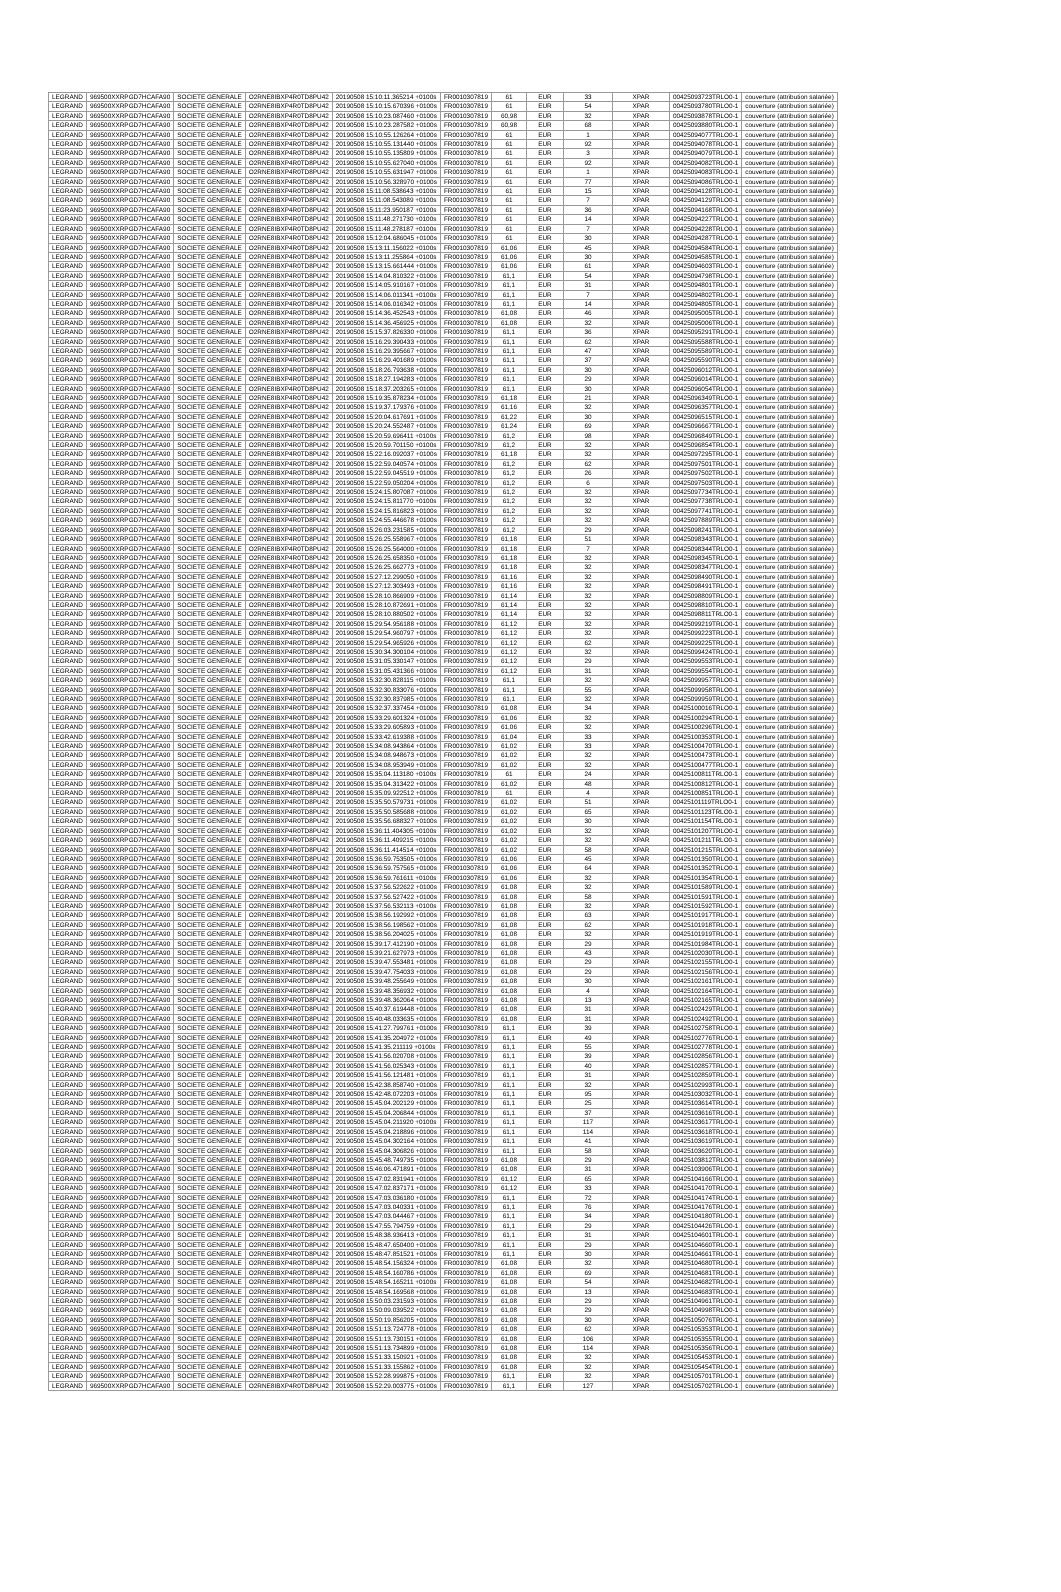| LEGRAND | 969500XXRPGD7HCAFA90 | SOCIETE GENERALE | O2RNE8IBXP4R0TD8PU42 | 20190508 15:10:11.365214 +0100s | FR0010307819 | 61 | EUR | 33 | XPAR | 00425093723TRLO0-1 | couverture (attribution salariée) |
| LEGRAND | 969500XXRPGD7HCAFA90 | SOCIETE GENERALE | O2RNE8IBXP4R0TD8PU42 | 20190508 15:10:15.670396 +0100s | FR0010307819 | 61 | EUR | 54 | XPAR | 00425093780TRLO0-1 | couverture (attribution salariée) |
| LEGRAND | 969500XXRPGD7HCAFA90 | SOCIETE GENERALE | O2RNE8IBXP4R0TD8PU42 | 20190508 15:10:23.087460 +0100s | FR0010307819 | 60,98 | EUR | 32 | XPAR | 00425093878TRLO0-1 | couverture (attribution salariée) |
| LEGRAND | 969500XXRPGD7HCAFA90 | SOCIETE GENERALE | O2RNE8IBXP4R0TD8PU42 | 20190508 15:10:23.287582 +0100s | FR0010307819 | 60,98 | EUR | 68 | XPAR | 00425093880TRLO0-1 | couverture (attribution salariée) |
| LEGRAND | 969500XXRPGD7HCAFA90 | SOCIETE GENERALE | O2RNE8IBXP4R0TD8PU42 | 20190508 15:10:55.126264 +0100s | FR0010307819 | 61 | EUR | 1 | XPAR | 00425094077TRLO0-1 | couverture (attribution salariée) |
| LEGRAND | 969500XXRPGD7HCAFA90 | SOCIETE GENERALE | O2RNE8IBXP4R0TD8PU42 | 20190508 15:10:55.131440 +0100s | FR0010307819 | 61 | EUR | 92 | XPAR | 00425094078TRLO0-1 | couverture (attribution salariée) |
| LEGRAND | 969500XXRPGD7HCAFA90 | SOCIETE GENERALE | O2RNE8IBXP4R0TD8PU42 | 20190508 15:10:55.135809 +0100s | FR0010307819 | 61 | EUR | 3 | XPAR | 00425094079TRLO0-1 | couverture (attribution salariée) |
| LEGRAND | 969500XXRPGD7HCAFA90 | SOCIETE GENERALE | O2RNE8IBXP4R0TD8PU42 | 20190508 15:10:55.627040 +0100s | FR0010307819 | 61 | EUR | 92 | XPAR | 00425094082TRLO0-1 | couverture (attribution salariée) |
| LEGRAND | 969500XXRPGD7HCAFA90 | SOCIETE GENERALE | O2RNE8IBXP4R0TD8PU42 | 20190508 15:10:55.631947 +0100s | FR0010307819 | 61 | EUR | 1 | XPAR | 00425094083TRLO0-1 | couverture (attribution salariée) |
| LEGRAND | 969500XXRPGD7HCAFA90 | SOCIETE GENERALE | O2RNE8IBXP4R0TD8PU42 | 20190508 15:10:56.328970 +0100s | FR0010307819 | 61 | EUR | 77 | XPAR | 00425094086TRLO0-1 | couverture (attribution salariée) |
| LEGRAND | 969500XXRPGD7HCAFA90 | SOCIETE GENERALE | O2RNE8IBXP4R0TD8PU42 | 20190508 15:11:08.538643 +0100s | FR0010307819 | 61 | EUR | 15 | XPAR | 00425094128TRLO0-1 | couverture (attribution salariée) |
| LEGRAND | 969500XXRPGD7HCAFA90 | SOCIETE GENERALE | O2RNE8IBXP4R0TD8PU42 | 20190508 15:11:08.543089 +0100s | FR0010307819 | 61 | EUR | 7 | XPAR | 00425094129TRLO0-1 | couverture (attribution salariée) |
| LEGRAND | 969500XXRPGD7HCAFA90 | SOCIETE GENERALE | O2RNE8IBXP4R0TD8PU42 | 20190508 15:11:23.950187 +0100s | FR0010307819 | 61 | EUR | 36 | XPAR | 00425094168TRLO0-1 | couverture (attribution salariée) |
| LEGRAND | 969500XXRPGD7HCAFA90 | SOCIETE GENERALE | O2RNE8IBXP4R0TD8PU42 | 20190508 15:11:48.271730 +0100s | FR0010307819 | 61 | EUR | 14 | XPAR | 00425094227TRLO0-1 | couverture (attribution salariée) |
| LEGRAND | 969500XXRPGD7HCAFA90 | SOCIETE GENERALE | O2RNE8IBXP4R0TD8PU42 | 20190508 15:11:48.278187 +0100s | FR0010307819 | 61 | EUR | 7 | XPAR | 00425094228TRLO0-1 | couverture (attribution salariée) |
| LEGRAND | 969500XXRPGD7HCAFA90 | SOCIETE GENERALE | O2RNE8IBXP4R0TD8PU42 | 20190508 15:12:04.686045 +0100s | FR0010307819 | 61 | EUR | 30 | XPAR | 00425094287TRLO0-1 | couverture (attribution salariée) |
| LEGRAND | 969500XXRPGD7HCAFA90 | SOCIETE GENERALE | O2RNE8IBXP4R0TD8PU42 | 20190508 15:13:11.156022 +0100s | FR0010307819 | 61,06 | EUR | 45 | XPAR | 00425094584TRLO0-1 | couverture (attribution salariée) |
| LEGRAND | 969500XXRPGD7HCAFA90 | SOCIETE GENERALE | O2RNE8IBXP4R0TD8PU42 | 20190508 15:13:11.255864 +0100s | FR0010307819 | 61,06 | EUR | 30 | XPAR | 00425094585TRLO0-1 | couverture (attribution salariée) |
| LEGRAND | 969500XXRPGD7HCAFA90 | SOCIETE GENERALE | O2RNE8IBXP4R0TD8PU42 | 20190508 15:13:15.661444 +0100s | FR0010307819 | 61,06 | EUR | 61 | XPAR | 00425094603TRLO0-1 | couverture (attribution salariée) |
| LEGRAND | 969500XXRPGD7HCAFA90 | SOCIETE GENERALE | O2RNE8IBXP4R0TD8PU42 | 20190508 15:14:04.810322 +0100s | FR0010307819 | 61,1 | EUR | 54 | XPAR | 00425094798TRLO0-1 | couverture (attribution salariée) |
| LEGRAND | 969500XXRPGD7HCAFA90 | SOCIETE GENERALE | O2RNE8IBXP4R0TD8PU42 | 20190508 15:14:05.910167 +0100s | FR0010307819 | 61,1 | EUR | 31 | XPAR | 00425094801TRLO0-1 | couverture (attribution salariée) |
| LEGRAND | 969500XXRPGD7HCAFA90 | SOCIETE GENERALE | O2RNE8IBXP4R0TD8PU42 | 20190508 15:14:06.011341 +0100s | FR0010307819 | 61,1 | EUR | 7 | XPAR | 00425094802TRLO0-1 | couverture (attribution salariée) |
| LEGRAND | 969500XXRPGD7HCAFA90 | SOCIETE GENERALE | O2RNE8IBXP4R0TD8PU42 | 20190508 15:14:06.016342 +0100s | FR0010307819 | 61,1 | EUR | 14 | XPAR | 00425094805TRLO0-1 | couverture (attribution salariée) |
| LEGRAND | 969500XXRPGD7HCAFA90 | SOCIETE GENERALE | O2RNE8IBXP4R0TD8PU42 | 20190508 15:14:36.452543 +0100s | FR0010307819 | 61,08 | EUR | 46 | XPAR | 00425095005TRLO0-1 | couverture (attribution salariée) |
| LEGRAND | 969500XXRPGD7HCAFA90 | SOCIETE GENERALE | O2RNE8IBXP4R0TD8PU42 | 20190508 15:14:36.456925 +0100s | FR0010307819 | 61,08 | EUR | 32 | XPAR | 00425095006TRLO0-1 | couverture (attribution salariée) |
| LEGRAND | 969500XXRPGD7HCAFA90 | SOCIETE GENERALE | O2RNE8IBXP4R0TD8PU42 | 20190508 15:15:37.826330 +0100s | FR0010307819 | 61,1 | EUR | 36 | XPAR | 00425095291TRLO0-1 | couverture (attribution salariée) |
| LEGRAND | 969500XXRPGD7HCAFA90 | SOCIETE GENERALE | O2RNE8IBXP4R0TD8PU42 | 20190508 15:16:29.390433 +0100s | FR0010307819 | 61,1 | EUR | 62 | XPAR | 00425095588TRLO0-1 | couverture (attribution salariée) |
| LEGRAND | 969500XXRPGD7HCAFA90 | SOCIETE GENERALE | O2RNE8IBXP4R0TD8PU42 | 20190508 15:16:29.395667 +0100s | FR0010307819 | 61,1 | EUR | 47 | XPAR | 00425095589TRLO0-1 | couverture (attribution salariée) |
| LEGRAND | 969500XXRPGD7HCAFA90 | SOCIETE GENERALE | O2RNE8IBXP4R0TD8PU42 | 20190508 15:16:29.401689 +0100s | FR0010307819 | 61,1 | EUR | 37 | XPAR | 00425095590TRLO0-1 | couverture (attribution salariée) |
| LEGRAND | 969500XXRPGD7HCAFA90 | SOCIETE GENERALE | O2RNE8IBXP4R0TD8PU42 | 20190508 15:18:26.793638 +0100s | FR0010307819 | 61,1 | EUR | 30 | XPAR | 00425096012TRLO0-1 | couverture (attribution salariée) |
| LEGRAND | 969500XXRPGD7HCAFA90 | SOCIETE GENERALE | O2RNE8IBXP4R0TD8PU42 | 20190508 15:18:27.194283 +0100s | FR0010307819 | 61,1 | EUR | 29 | XPAR | 00425096014TRLO0-1 | couverture (attribution salariée) |
| LEGRAND | 969500XXRPGD7HCAFA90 | SOCIETE GENERALE | O2RNE8IBXP4R0TD8PU42 | 20190508 15:18:37.203265 +0100s | FR0010307819 | 61,1 | EUR | 30 | XPAR | 00425096054TRLO0-1 | couverture (attribution salariée) |
| LEGRAND | 969500XXRPGD7HCAFA90 | SOCIETE GENERALE | O2RNE8IBXP4R0TD8PU42 | 20190508 15:19:35.878234 +0100s | FR0010307819 | 61,18 | EUR | 21 | XPAR | 00425096349TRLO0-1 | couverture (attribution salariée) |
| LEGRAND | 969500XXRPGD7HCAFA90 | SOCIETE GENERALE | O2RNE8IBXP4R0TD8PU42 | 20190508 15:19:37.179376 +0100s | FR0010307819 | 61,16 | EUR | 32 | XPAR | 00425096357TRLO0-1 | couverture (attribution salariée) |
| LEGRAND | 969500XXRPGD7HCAFA90 | SOCIETE GENERALE | O2RNE8IBXP4R0TD8PU42 | 20190508 15:20:04.617691 +0100s | FR0010307819 | 61,22 | EUR | 30 | XPAR | 00425096515TRLO0-1 | couverture (attribution salariée) |
| LEGRAND | 969500XXRPGD7HCAFA90 | SOCIETE GENERALE | O2RNE8IBXP4R0TD8PU42 | 20190508 15:20:24.552487 +0100s | FR0010307819 | 61,24 | EUR | 69 | XPAR | 00425096667TRLO0-1 | couverture (attribution salariée) |
| LEGRAND | 969500XXRPGD7HCAFA90 | SOCIETE GENERALE | O2RNE8IBXP4R0TD8PU42 | 20190508 15:20:59.696411 +0100s | FR0010307819 | 61,2 | EUR | 98 | XPAR | 00425096849TRLO0-1 | couverture (attribution salariée) |
| LEGRAND | 969500XXRPGD7HCAFA90 | SOCIETE GENERALE | O2RNE8IBXP4R0TD8PU42 | 20190508 15:20:59.701150 +0100s | FR0010307819 | 61,2 | EUR | 32 | XPAR | 00425096854TRLO0-1 | couverture (attribution salariée) |
| LEGRAND | 969500XXRPGD7HCAFA90 | SOCIETE GENERALE | O2RNE8IBXP4R0TD8PU42 | 20190508 15:22:16.092037 +0100s | FR0010307819 | 61,18 | EUR | 32 | XPAR | 00425097295TRLO0-1 | couverture (attribution salariée) |
| LEGRAND | 969500XXRPGD7HCAFA90 | SOCIETE GENERALE | O2RNE8IBXP4R0TD8PU42 | 20190508 15:22:59.040574 +0100s | FR0010307819 | 61,2 | EUR | 62 | XPAR | 00425097501TRLO0-1 | couverture (attribution salariée) |
| LEGRAND | 969500XXRPGD7HCAFA90 | SOCIETE GENERALE | O2RNE8IBXP4R0TD8PU42 | 20190508 15:22:59.045519 +0100s | FR0010307819 | 61,2 | EUR | 26 | XPAR | 00425097502TRLO0-1 | couverture (attribution salariée) |
| LEGRAND | 969500XXRPGD7HCAFA90 | SOCIETE GENERALE | O2RNE8IBXP4R0TD8PU42 | 20190508 15:22:59.050204 +0100s | FR0010307819 | 61,2 | EUR | 6 | XPAR | 00425097503TRLO0-1 | couverture (attribution salariée) |
| LEGRAND | 969500XXRPGD7HCAFA90 | SOCIETE GENERALE | O2RNE8IBXP4R0TD8PU42 | 20190508 15:24:15.807087 +0100s | FR0010307819 | 61,2 | EUR | 32 | XPAR | 00425097734TRLO0-1 | couverture (attribution salariée) |
| LEGRAND | 969500XXRPGD7HCAFA90 | SOCIETE GENERALE | O2RNE8IBXP4R0TD8PU42 | 20190508 15:24:15.811770 +0100s | FR0010307819 | 61,2 | EUR | 32 | XPAR | 00425097738TRLO0-1 | couverture (attribution salariée) |
| LEGRAND | 969500XXRPGD7HCAFA90 | SOCIETE GENERALE | O2RNE8IBXP4R0TD8PU42 | 20190508 15:24:15.816823 +0100s | FR0010307819 | 61,2 | EUR | 32 | XPAR | 00425097741TRLO0-1 | couverture (attribution salariée) |
| LEGRAND | 969500XXRPGD7HCAFA90 | SOCIETE GENERALE | O2RNE8IBXP4R0TD8PU42 | 20190508 15:24:55.446678 +0100s | FR0010307819 | 61,2 | EUR | 32 | XPAR | 00425097889TRLO0-1 | couverture (attribution salariée) |
| LEGRAND | 969500XXRPGD7HCAFA90 | SOCIETE GENERALE | O2RNE8IBXP4R0TD8PU42 | 20190508 15:26:03.231585 +0100s | FR0010307819 | 61,2 | EUR | 29 | XPAR | 00425098241TRLO0-1 | couverture (attribution salariée) |
| LEGRAND | 969500XXRPGD7HCAFA90 | SOCIETE GENERALE | O2RNE8IBXP4R0TD8PU42 | 20190508 15:26:25.558967 +0100s | FR0010307819 | 61,18 | EUR | 51 | XPAR | 00425098343TRLO0-1 | couverture (attribution salariée) |
| LEGRAND | 969500XXRPGD7HCAFA90 | SOCIETE GENERALE | O2RNE8IBXP4R0TD8PU42 | 20190508 15:26:25.564000 +0100s | FR0010307819 | 61,18 | EUR | 7 | XPAR | 00425098344TRLO0-1 | couverture (attribution salariée) |
| LEGRAND | 969500XXRPGD7HCAFA90 | SOCIETE GENERALE | O2RNE8IBXP4R0TD8PU42 | 20190508 15:26:25.658350 +0100s | FR0010307819 | 61,18 | EUR | 32 | XPAR | 00425098345TRLO0-1 | couverture (attribution salariée) |
| LEGRAND | 969500XXRPGD7HCAFA90 | SOCIETE GENERALE | O2RNE8IBXP4R0TD8PU42 | 20190508 15:26:25.662773 +0100s | FR0010307819 | 61,18 | EUR | 32 | XPAR | 00425098347TRLO0-1 | couverture (attribution salariée) |
| LEGRAND | 969500XXRPGD7HCAFA90 | SOCIETE GENERALE | O2RNE8IBXP4R0TD8PU42 | 20190508 15:27:12.299050 +0100s | FR0010307819 | 61,16 | EUR | 32 | XPAR | 00425098490TRLO0-1 | couverture (attribution salariée) |
| LEGRAND | 969500XXRPGD7HCAFA90 | SOCIETE GENERALE | O2RNE8IBXP4R0TD8PU42 | 20190508 15:27:12.303493 +0100s | FR0010307819 | 61,16 | EUR | 32 | XPAR | 00425098491TRLO0-1 | couverture (attribution salariée) |
| LEGRAND | 969500XXRPGD7HCAFA90 | SOCIETE GENERALE | O2RNE8IBXP4R0TD8PU42 | 20190508 15:28:10.866909 +0100s | FR0010307819 | 61,14 | EUR | 32 | XPAR | 00425098809TRLO0-1 | couverture (attribution salariée) |
| LEGRAND | 969500XXRPGD7HCAFA90 | SOCIETE GENERALE | O2RNE8IBXP4R0TD8PU42 | 20190508 15:28:10.872691 +0100s | FR0010307819 | 61,14 | EUR | 32 | XPAR | 00425098810TRLO0-1 | couverture (attribution salariée) |
| LEGRAND | 969500XXRPGD7HCAFA90 | SOCIETE GENERALE | O2RNE8IBXP4R0TD8PU42 | 20190508 15:28:10.880502 +0100s | FR0010307819 | 61,14 | EUR | 32 | XPAR | 00425098811TRLO0-1 | couverture (attribution salariée) |
| LEGRAND | 969500XXRPGD7HCAFA90 | SOCIETE GENERALE | O2RNE8IBXP4R0TD8PU42 | 20190508 15:29:54.956188 +0100s | FR0010307819 | 61,12 | EUR | 32 | XPAR | 00425099219TRLO0-1 | couverture (attribution salariée) |
| LEGRAND | 969500XXRPGD7HCAFA90 | SOCIETE GENERALE | O2RNE8IBXP4R0TD8PU42 | 20190508 15:29:54.960797 +0100s | FR0010307819 | 61,12 | EUR | 32 | XPAR | 00425099223TRLO0-1 | couverture (attribution salariée) |
| LEGRAND | 969500XXRPGD7HCAFA90 | SOCIETE GENERALE | O2RNE8IBXP4R0TD8PU42 | 20190508 15:29:54.965926 +0100s | FR0010307819 | 61,12 | EUR | 62 | XPAR | 00425099225TRLO0-1 | couverture (attribution salariée) |
| LEGRAND | 969500XXRPGD7HCAFA90 | SOCIETE GENERALE | O2RNE8IBXP4R0TD8PU42 | 20190508 15:30:34.300104 +0100s | FR0010307819 | 61,12 | EUR | 32 | XPAR | 00425099424TRLO0-1 | couverture (attribution salariée) |
| LEGRAND | 969500XXRPGD7HCAFA90 | SOCIETE GENERALE | O2RNE8IBXP4R0TD8PU42 | 20190508 15:31:05.330147 +0100s | FR0010307819 | 61,12 | EUR | 29 | XPAR | 00425099553TRLO0-1 | couverture (attribution salariée) |
| LEGRAND | 969500XXRPGD7HCAFA90 | SOCIETE GENERALE | O2RNE8IBXP4R0TD8PU42 | 20190508 15:31:05.431366 +0100s | FR0010307819 | 61,12 | EUR | 31 | XPAR | 00425099554TRLO0-1 | couverture (attribution salariée) |
| LEGRAND | 969500XXRPGD7HCAFA90 | SOCIETE GENERALE | O2RNE8IBXP4R0TD8PU42 | 20190508 15:32:30.828115 +0100s | FR0010307819 | 61,1 | EUR | 32 | XPAR | 00425099957TRLO0-1 | couverture (attribution salariée) |
| LEGRAND | 969500XXRPGD7HCAFA90 | SOCIETE GENERALE | O2RNE8IBXP4R0TD8PU42 | 20190508 15:32:30.833076 +0100s | FR0010307819 | 61,1 | EUR | 55 | XPAR | 00425099958TRLO0-1 | couverture (attribution salariée) |
| LEGRAND | 969500XXRPGD7HCAFA90 | SOCIETE GENERALE | O2RNE8IBXP4R0TD8PU42 | 20190508 15:32:30.837985 +0100s | FR0010307819 | 61,1 | EUR | 32 | XPAR | 00425099959TRLO0-1 | couverture (attribution salariée) |
| LEGRAND | 969500XXRPGD7HCAFA90 | SOCIETE GENERALE | O2RNE8IBXP4R0TD8PU42 | 20190508 15:32:37.337454 +0100s | FR0010307819 | 61,08 | EUR | 34 | XPAR | 00425100016TRLO0-1 | couverture (attribution salariée) |
| LEGRAND | 969500XXRPGD7HCAFA90 | SOCIETE GENERALE | O2RNE8IBXP4R0TD8PU42 | 20190508 15:33:29.601324 +0100s | FR0010307819 | 61,06 | EUR | 32 | XPAR | 00425100294TRLO0-1 | couverture (attribution salariée) |
| LEGRAND | 969500XXRPGD7HCAFA90 | SOCIETE GENERALE | O2RNE8IBXP4R0TD8PU42 | 20190508 15:33:29.605893 +0100s | FR0010307819 | 61,06 | EUR | 32 | XPAR | 00425100296TRLO0-1 | couverture (attribution salariée) |
| LEGRAND | 969500XXRPGD7HCAFA90 | SOCIETE GENERALE | O2RNE8IBXP4R0TD8PU42 | 20190508 15:33:42.619388 +0100s | FR0010307819 | 61,04 | EUR | 33 | XPAR | 00425100353TRLO0-1 | couverture (attribution salariée) |
| LEGRAND | 969500XXRPGD7HCAFA90 | SOCIETE GENERALE | O2RNE8IBXP4R0TD8PU42 | 20190508 15:34:08.943864 +0100s | FR0010307819 | 61,02 | EUR | 33 | XPAR | 00425100470TRLO0-1 | couverture (attribution salariée) |
| LEGRAND | 969500XXRPGD7HCAFA90 | SOCIETE GENERALE | O2RNE8IBXP4R0TD8PU42 | 20190508 15:34:08.948673 +0100s | FR0010307819 | 61,02 | EUR | 32 | XPAR | 00425100473TRLO0-1 | couverture (attribution salariée) |
| LEGRAND | 969500XXRPGD7HCAFA90 | SOCIETE GENERALE | O2RNE8IBXP4R0TD8PU42 | 20190508 15:34:08.953949 +0100s | FR0010307819 | 61,02 | EUR | 32 | XPAR | 00425100477TRLO0-1 | couverture (attribution salariée) |
| LEGRAND | 969500XXRPGD7HCAFA90 | SOCIETE GENERALE | O2RNE8IBXP4R0TD8PU42 | 20190508 15:35:04.113180 +0100s | FR0010307819 | 61 | EUR | 24 | XPAR | 00425100811TRLO0-1 | couverture (attribution salariée) |
| LEGRAND | 969500XXRPGD7HCAFA90 | SOCIETE GENERALE | O2RNE8IBXP4R0TD8PU42 | 20190508 15:35:04.313422 +0100s | FR0010307819 | 61,02 | EUR | 48 | XPAR | 00425100812TRLO0-1 | couverture (attribution salariée) |
| LEGRAND | 969500XXRPGD7HCAFA90 | SOCIETE GENERALE | O2RNE8IBXP4R0TD8PU42 | 20190508 15:35:09.922512 +0100s | FR0010307819 | 61 | EUR | 4 | XPAR | 00425100851TRLO0-1 | couverture (attribution salariée) |
| LEGRAND | 969500XXRPGD7HCAFA90 | SOCIETE GENERALE | O2RNE8IBXP4R0TD8PU42 | 20190508 15:35:50.579731 +0100s | FR0010307819 | 61,02 | EUR | 51 | XPAR | 00425101119TRLO0-1 | couverture (attribution salariée) |
| LEGRAND | 969500XXRPGD7HCAFA90 | SOCIETE GENERALE | O2RNE8IBXP4R0TD8PU42 | 20190508 15:35:50.585688 +0100s | FR0010307819 | 61,02 | EUR | 65 | XPAR | 00425101123TRLO0-1 | couverture (attribution salariée) |
| LEGRAND | 969500XXRPGD7HCAFA90 | SOCIETE GENERALE | O2RNE8IBXP4R0TD8PU42 | 20190508 15:35:56.688327 +0100s | FR0010307819 | 61,02 | EUR | 30 | XPAR | 00425101154TRLO0-1 | couverture (attribution salariée) |
| LEGRAND | 969500XXRPGD7HCAFA90 | SOCIETE GENERALE | O2RNE8IBXP4R0TD8PU42 | 20190508 15:36:11.404305 +0100s | FR0010307819 | 61,02 | EUR | 32 | XPAR | 00425101207TRLO0-1 | couverture (attribution salariée) |
| LEGRAND | 969500XXRPGD7HCAFA90 | SOCIETE GENERALE | O2RNE8IBXP4R0TD8PU42 | 20190508 15:36:11.409215 +0100s | FR0010307819 | 61,02 | EUR | 32 | XPAR | 00425101211TRLO0-1 | couverture (attribution salariée) |
| LEGRAND | 969500XXRPGD7HCAFA90 | SOCIETE GENERALE | O2RNE8IBXP4R0TD8PU42 | 20190508 15:36:11.414514 +0100s | FR0010307819 | 61,02 | EUR | 58 | XPAR | 00425101215TRLO0-1 | couverture (attribution salariée) |
| LEGRAND | 969500XXRPGD7HCAFA90 | SOCIETE GENERALE | O2RNE8IBXP4R0TD8PU42 | 20190508 15:36:59.753505 +0100s | FR0010307819 | 61,06 | EUR | 45 | XPAR | 00425101350TRLO0-1 | couverture (attribution salariée) |
| LEGRAND | 969500XXRPGD7HCAFA90 | SOCIETE GENERALE | O2RNE8IBXP4R0TD8PU42 | 20190508 15:36:59.757565 +0100s | FR0010307819 | 61,06 | EUR | 64 | XPAR | 00425101352TRLO0-1 | couverture (attribution salariée) |
| LEGRAND | 969500XXRPGD7HCAFA90 | SOCIETE GENERALE | O2RNE8IBXP4R0TD8PU42 | 20190508 15:36:59.761611 +0100s | FR0010307819 | 61,06 | EUR | 32 | XPAR | 00425101354TRLO0-1 | couverture (attribution salariée) |
| LEGRAND | 969500XXRPGD7HCAFA90 | SOCIETE GENERALE | O2RNE8IBXP4R0TD8PU42 | 20190508 15:37:56.522622 +0100s | FR0010307819 | 61,08 | EUR | 32 | XPAR | 00425101589TRLO0-1 | couverture (attribution salariée) |
| LEGRAND | 969500XXRPGD7HCAFA90 | SOCIETE GENERALE | O2RNE8IBXP4R0TD8PU42 | 20190508 15:37:56.527422 +0100s | FR0010307819 | 61,08 | EUR | 58 | XPAR | 00425101591TRLO0-1 | couverture (attribution salariée) |
| LEGRAND | 969500XXRPGD7HCAFA90 | SOCIETE GENERALE | O2RNE8IBXP4R0TD8PU42 | 20190508 15:37:56.532113 +0100s | FR0010307819 | 61,08 | EUR | 32 | XPAR | 00425101592TRLO0-1 | couverture (attribution salariée) |
| LEGRAND | 969500XXRPGD7HCAFA90 | SOCIETE GENERALE | O2RNE8IBXP4R0TD8PU42 | 20190508 15:38:56.192992 +0100s | FR0010307819 | 61,08 | EUR | 63 | XPAR | 00425101917TRLO0-1 | couverture (attribution salariée) |
| LEGRAND | 969500XXRPGD7HCAFA90 | SOCIETE GENERALE | O2RNE8IBXP4R0TD8PU42 | 20190508 15:38:56.198562 +0100s | FR0010307819 | 61,08 | EUR | 62 | XPAR | 00425101918TRLO0-1 | couverture (attribution salariée) |
| LEGRAND | 969500XXRPGD7HCAFA90 | SOCIETE GENERALE | O2RNE8IBXP4R0TD8PU42 | 20190508 15:38:56.204025 +0100s | FR0010307819 | 61,08 | EUR | 32 | XPAR | 00425101919TRLO0-1 | couverture (attribution salariée) |
| LEGRAND | 969500XXRPGD7HCAFA90 | SOCIETE GENERALE | O2RNE8IBXP4R0TD8PU42 | 20190508 15:39:17.412190 +0100s | FR0010307819 | 61,08 | EUR | 29 | XPAR | 00425101984TRLO0-1 | couverture (attribution salariée) |
| LEGRAND | 969500XXRPGD7HCAFA90 | SOCIETE GENERALE | O2RNE8IBXP4R0TD8PU42 | 20190508 15:39:21.627973 +0100s | FR0010307819 | 61,08 | EUR | 43 | XPAR | 00425102030TRLO0-1 | couverture (attribution salariée) |
| LEGRAND | 969500XXRPGD7HCAFA90 | SOCIETE GENERALE | O2RNE8IBXP4R0TD8PU42 | 20190508 15:39:47.553481 +0100s | FR0010307819 | 61,08 | EUR | 29 | XPAR | 00425102155TRLO0-1 | couverture (attribution salariée) |
| LEGRAND | 969500XXRPGD7HCAFA90 | SOCIETE GENERALE | O2RNE8IBXP4R0TD8PU42 | 20190508 15:39:47.754033 +0100s | FR0010307819 | 61,08 | EUR | 29 | XPAR | 00425102156TRLO0-1 | couverture (attribution salariée) |
| LEGRAND | 969500XXRPGD7HCAFA90 | SOCIETE GENERALE | O2RNE8IBXP4R0TD8PU42 | 20190508 15:39:48.255649 +0100s | FR0010307819 | 61,08 | EUR | 30 | XPAR | 00425102161TRLO0-1 | couverture (attribution salariée) |
| LEGRAND | 969500XXRPGD7HCAFA90 | SOCIETE GENERALE | O2RNE8IBXP4R0TD8PU42 | 20190508 15:39:48.356932 +0100s | FR0010307819 | 61,08 | EUR | 4 | XPAR | 00425102164TRLO0-1 | couverture (attribution salariée) |
| LEGRAND | 969500XXRPGD7HCAFA90 | SOCIETE GENERALE | O2RNE8IBXP4R0TD8PU42 | 20190508 15:39:48.362064 +0100s | FR0010307819 | 61,08 | EUR | 13 | XPAR | 00425102165TRLO0-1 | couverture (attribution salariée) |
| LEGRAND | 969500XXRPGD7HCAFA90 | SOCIETE GENERALE | O2RNE8IBXP4R0TD8PU42 | 20190508 15:40:37.619448 +0100s | FR0010307819 | 61,08 | EUR | 31 | XPAR | 00425102429TRLO0-1 | couverture (attribution salariée) |
| LEGRAND | 969500XXRPGD7HCAFA90 | SOCIETE GENERALE | O2RNE8IBXP4R0TD8PU42 | 20190508 15:40:48.033635 +0100s | FR0010307819 | 61,08 | EUR | 31 | XPAR | 00425102492TRLO0-1 | couverture (attribution salariée) |
| LEGRAND | 969500XXRPGD7HCAFA90 | SOCIETE GENERALE | O2RNE8IBXP4R0TD8PU42 | 20190508 15:41:27.799761 +0100s | FR0010307819 | 61,1 | EUR | 39 | XPAR | 00425102758TRLO0-1 | couverture (attribution salariée) |
| LEGRAND | 969500XXRPGD7HCAFA90 | SOCIETE GENERALE | O2RNE8IBXP4R0TD8PU42 | 20190508 15:41:35.204972 +0100s | FR0010307819 | 61,1 | EUR | 49 | XPAR | 00425102776TRLO0-1 | couverture (attribution salariée) |
| LEGRAND | 969500XXRPGD7HCAFA90 | SOCIETE GENERALE | O2RNE8IBXP4R0TD8PU42 | 20190508 15:41:35.211119 +0100s | FR0010307819 | 61,1 | EUR | 55 | XPAR | 00425102778TRLO0-1 | couverture (attribution salariée) |
| LEGRAND | 969500XXRPGD7HCAFA90 | SOCIETE GENERALE | O2RNE8IBXP4R0TD8PU42 | 20190508 15:41:56.020708 +0100s | FR0010307819 | 61,1 | EUR | 39 | XPAR | 00425102856TRLO0-1 | couverture (attribution salariée) |
| LEGRAND | 969500XXRPGD7HCAFA90 | SOCIETE GENERALE | O2RNE8IBXP4R0TD8PU42 | 20190508 15:41:56.025343 +0100s | FR0010307819 | 61,1 | EUR | 40 | XPAR | 00425102857TRLO0-1 | couverture (attribution salariée) |
| LEGRAND | 969500XXRPGD7HCAFA90 | SOCIETE GENERALE | O2RNE8IBXP4R0TD8PU42 | 20190508 15:41:56.121481 +0100s | FR0010307819 | 61,1 | EUR | 31 | XPAR | 00425102859TRLO0-1 | couverture (attribution salariée) |
| LEGRAND | 969500XXRPGD7HCAFA90 | SOCIETE GENERALE | O2RNE8IBXP4R0TD8PU42 | 20190508 15:42:38.858740 +0100s | FR0010307819 | 61,1 | EUR | 32 | XPAR | 00425102993TRLO0-1 | couverture (attribution salariée) |
| LEGRAND | 969500XXRPGD7HCAFA90 | SOCIETE GENERALE | O2RNE8IBXP4R0TD8PU42 | 20190508 15:42:48.072203 +0100s | FR0010307819 | 61,1 | EUR | 95 | XPAR | 00425103032TRLO0-1 | couverture (attribution salariée) |
| LEGRAND | 969500XXRPGD7HCAFA90 | SOCIETE GENERALE | O2RNE8IBXP4R0TD8PU42 | 20190508 15:45:04.202129 +0100s | FR0010307819 | 61,1 | EUR | 25 | XPAR | 00425103614TRLO0-1 | couverture (attribution salariée) |
| LEGRAND | 969500XXRPGD7HCAFA90 | SOCIETE GENERALE | O2RNE8IBXP4R0TD8PU42 | 20190508 15:45:04.206844 +0100s | FR0010307819 | 61,1 | EUR | 37 | XPAR | 00425103616TRLO0-1 | couverture (attribution salariée) |
| LEGRAND | 969500XXRPGD7HCAFA90 | SOCIETE GENERALE | O2RNE8IBXP4R0TD8PU42 | 20190508 15:45:04.211920 +0100s | FR0010307819 | 61,1 | EUR | 117 | XPAR | 00425103617TRLO0-1 | couverture (attribution salariée) |
| LEGRAND | 969500XXRPGD7HCAFA90 | SOCIETE GENERALE | O2RNE8IBXP4R0TD8PU42 | 20190508 15:45:04.218896 +0100s | FR0010307819 | 61,1 | EUR | 114 | XPAR | 00425103618TRLO0-1 | couverture (attribution salariée) |
| LEGRAND | 969500XXRPGD7HCAFA90 | SOCIETE GENERALE | O2RNE8IBXP4R0TD8PU42 | 20190508 15:45:04.302164 +0100s | FR0010307819 | 61,1 | EUR | 41 | XPAR | 00425103619TRLO0-1 | couverture (attribution salariée) |
| LEGRAND | 969500XXRPGD7HCAFA90 | SOCIETE GENERALE | O2RNE8IBXP4R0TD8PU42 | 20190508 15:45:04.306826 +0100s | FR0010307819 | 61,1 | EUR | 58 | XPAR | 00425103620TRLO0-1 | couverture (attribution salariée) |
| LEGRAND | 969500XXRPGD7HCAFA90 | SOCIETE GENERALE | O2RNE8IBXP4R0TD8PU42 | 20190508 15:45:48.749735 +0100s | FR0010307819 | 61,08 | EUR | 29 | XPAR | 00425103812TRLO0-1 | couverture (attribution salariée) |
| LEGRAND | 969500XXRPGD7HCAFA90 | SOCIETE GENERALE | O2RNE8IBXP4R0TD8PU42 | 20190508 15:46:06.471891 +0100s | FR0010307819 | 61,08 | EUR | 31 | XPAR | 00425103906TRLO0-1 | couverture (attribution salariée) |
| LEGRAND | 969500XXRPGD7HCAFA90 | SOCIETE GENERALE | O2RNE8IBXP4R0TD8PU42 | 20190508 15:47:02.831941 +0100s | FR0010307819 | 61,12 | EUR | 65 | XPAR | 00425104166TRLO0-1 | couverture (attribution salariée) |
| LEGRAND | 969500XXRPGD7HCAFA90 | SOCIETE GENERALE | O2RNE8IBXP4R0TD8PU42 | 20190508 15:47:02.837171 +0100s | FR0010307819 | 61,12 | EUR | 33 | XPAR | 00425104170TRLO0-1 | couverture (attribution salariée) |
| LEGRAND | 969500XXRPGD7HCAFA90 | SOCIETE GENERALE | O2RNE8IBXP4R0TD8PU42 | 20190508 15:47:03.036180 +0100s | FR0010307819 | 61,1 | EUR | 72 | XPAR | 00425104174TRLO0-1 | couverture (attribution salariée) |
| LEGRAND | 969500XXRPGD7HCAFA90 | SOCIETE GENERALE | O2RNE8IBXP4R0TD8PU42 | 20190508 15:47:03.040331 +0100s | FR0010307819 | 61,1 | EUR | 76 | XPAR | 00425104176TRLO0-1 | couverture (attribution salariée) |
| LEGRAND | 969500XXRPGD7HCAFA90 | SOCIETE GENERALE | O2RNE8IBXP4R0TD8PU42 | 20190508 15:47:03.044467 +0100s | FR0010307819 | 61,1 | EUR | 34 | XPAR | 00425104180TRLO0-1 | couverture (attribution salariée) |
| LEGRAND | 969500XXRPGD7HCAFA90 | SOCIETE GENERALE | O2RNE8IBXP4R0TD8PU42 | 20190508 15:47:55.794759 +0100s | FR0010307819 | 61,1 | EUR | 29 | XPAR | 00425104426TRLO0-1 | couverture (attribution salariée) |
| LEGRAND | 969500XXRPGD7HCAFA90 | SOCIETE GENERALE | O2RNE8IBXP4R0TD8PU42 | 20190508 15:48:38.936413 +0100s | FR0010307819 | 61,1 | EUR | 31 | XPAR | 00425104601TRLO0-1 | couverture (attribution salariée) |
| LEGRAND | 969500XXRPGD7HCAFA90 | SOCIETE GENERALE | O2RNE8IBXP4R0TD8PU42 | 20190508 15:48:47.650400 +0100s | FR0010307819 | 61,1 | EUR | 29 | XPAR | 00425104660TRLO0-1 | couverture (attribution salariée) |
| LEGRAND | 969500XXRPGD7HCAFA90 | SOCIETE GENERALE | O2RNE8IBXP4R0TD8PU42 | 20190508 15:48:47.851521 +0100s | FR0010307819 | 61,1 | EUR | 30 | XPAR | 00425104661TRLO0-1 | couverture (attribution salariée) |
| LEGRAND | 969500XXRPGD7HCAFA90 | SOCIETE GENERALE | O2RNE8IBXP4R0TD8PU42 | 20190508 15:48:54.156324 +0100s | FR0010307819 | 61,08 | EUR | 32 | XPAR | 00425104680TRLO0-1 | couverture (attribution salariée) |
| LEGRAND | 969500XXRPGD7HCAFA90 | SOCIETE GENERALE | O2RNE8IBXP4R0TD8PU42 | 20190508 15:48:54.160786 +0100s | FR0010307819 | 61,08 | EUR | 69 | XPAR | 00425104681TRLO0-1 | couverture (attribution salariée) |
| LEGRAND | 969500XXRPGD7HCAFA90 | SOCIETE GENERALE | O2RNE8IBXP4R0TD8PU42 | 20190508 15:48:54.165211 +0100s | FR0010307819 | 61,08 | EUR | 54 | XPAR | 00425104682TRLO0-1 | couverture (attribution salariée) |
| LEGRAND | 969500XXRPGD7HCAFA90 | SOCIETE GENERALE | O2RNE8IBXP4R0TD8PU42 | 20190508 15:48:54.169568 +0100s | FR0010307819 | 61,08 | EUR | 13 | XPAR | 00425104683TRLO0-1 | couverture (attribution salariée) |
| LEGRAND | 969500XXRPGD7HCAFA90 | SOCIETE GENERALE | O2RNE8IBXP4R0TD8PU42 | 20190508 15:50:03.231593 +0100s | FR0010307819 | 61,08 | EUR | 29 | XPAR | 00425104961TRLO0-1 | couverture (attribution salariée) |
| LEGRAND | 969500XXRPGD7HCAFA90 | SOCIETE GENERALE | O2RNE8IBXP4R0TD8PU42 | 20190508 15:50:09.039522 +0100s | FR0010307819 | 61,08 | EUR | 29 | XPAR | 00425104998TRLO0-1 | couverture (attribution salariée) |
| LEGRAND | 969500XXRPGD7HCAFA90 | SOCIETE GENERALE | O2RNE8IBXP4R0TD8PU42 | 20190508 15:50:19.856205 +0100s | FR0010307819 | 61,08 | EUR | 30 | XPAR | 00425105076TRLO0-1 | couverture (attribution salariée) |
| LEGRAND | 969500XXRPGD7HCAFA90 | SOCIETE GENERALE | O2RNE8IBXP4R0TD8PU42 | 20190508 15:51:13.724778 +0100s | FR0010307819 | 61,08 | EUR | 62 | XPAR | 00425105353TRLO0-1 | couverture (attribution salariée) |
| LEGRAND | 969500XXRPGD7HCAFA90 | SOCIETE GENERALE | O2RNE8IBXP4R0TD8PU42 | 20190508 15:51:13.730151 +0100s | FR0010307819 | 61,08 | EUR | 106 | XPAR | 00425105355TRLO0-1 | couverture (attribution salariée) |
| LEGRAND | 969500XXRPGD7HCAFA90 | SOCIETE GENERALE | O2RNE8IBXP4R0TD8PU42 | 20190508 15:51:13.734899 +0100s | FR0010307819 | 61,08 | EUR | 114 | XPAR | 00425105356TRLO0-1 | couverture (attribution salariée) |
| LEGRAND | 969500XXRPGD7HCAFA90 | SOCIETE GENERALE | O2RNE8IBXP4R0TD8PU42 | 20190508 15:51:33.150921 +0100s | FR0010307819 | 61,08 | EUR | 32 | XPAR | 00425105453TRLO0-1 | couverture (attribution salariée) |
| LEGRAND | 969500XXRPGD7HCAFA90 | SOCIETE GENERALE | O2RNE8IBXP4R0TD8PU42 | 20190508 15:51:33.155862 +0100s | FR0010307819 | 61,08 | EUR | 32 | XPAR | 00425105454TRLO0-1 | couverture (attribution salariée) |
| LEGRAND | 969500XXRPGD7HCAFA90 | SOCIETE GENERALE | O2RNE8IBXP4R0TD8PU42 | 20190508 15:52:28.999875 +0100s | FR0010307819 | 61,1 | EUR | 32 | XPAR | 00425105701TRLO0-1 | couverture (attribution salariée) |
| LEGRAND | 969500XXRPGD7HCAFA90 | SOCIETE GENERALE | O2RNE8IBXP4R0TD8PU42 | 20190508 15:52:29.003775 +0100s | FR0010307819 | 61,1 | EUR | 127 | XPAR | 00425105702TRLO0-1 | couverture (attribution salariée) |